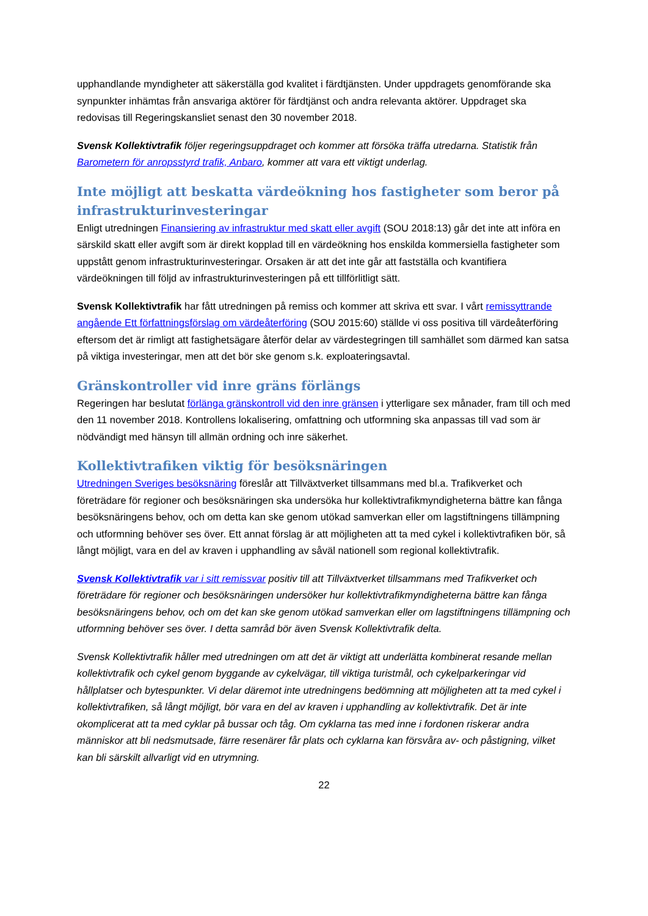upphandlande myndigheter att säkerställa god kvalitet i färdtjänsten. Under uppdragets genomförande ska synpunkter inhämtas från ansvariga aktörer för färdtjänst och andra relevanta aktörer. Uppdraget ska redovisas till Regeringskansliet senast den 30 november 2018.
Svensk Kollektivtrafik följer regeringsuppdraget och kommer att försöka träffa utredarna. Statistik från Barometern för anropsstyrd trafik, Anbaro, kommer att vara ett viktigt underlag.
Inte möjligt att beskatta värdeökning hos fastigheter som beror på infrastrukturinvesteringar
Enligt utredningen Finansiering av infrastruktur med skatt eller avgift (SOU 2018:13) går det inte att införa en särskild skatt eller avgift som är direkt kopplad till en värdeökning hos enskilda kommersiella fastigheter som uppstått genom infrastrukturinvesteringar. Orsaken är att det inte går att fastställa och kvantifiera värdeökningen till följd av infrastrukturinvesteringen på ett tillförlitligt sätt.
Svensk Kollektivtrafik har fått utredningen på remiss och kommer att skriva ett svar. I vårt remissyttrande angående Ett författningsförslag om värdeåterföring (SOU 2015:60) ställde vi oss positiva till värdeåterföring eftersom det är rimligt att fastighetsägare återför delar av värdestegringen till samhället som därmed kan satsa på viktiga investeringar, men att det bör ske genom s.k. exploateringsavtal.
Gränskontroller vid inre gräns förlängs
Regeringen har beslutat förlänga gränskontroll vid den inre gränsen i ytterligare sex månader, fram till och med den 11 november 2018. Kontrollens lokalisering, omfattning och utformning ska anpassas till vad som är nödvändigt med hänsyn till allmän ordning och inre säkerhet.
Kollektivtrafiken viktig för besöksnäringen
Utredningen Sveriges besöksnäring föreslår att Tillväxtverket tillsammans med bl.a. Trafikverket och företrädare för regioner och besöksnäringen ska undersöka hur kollektivtrafikmyndigheterna bättre kan fånga besöksnäringens behov, och om detta kan ske genom utökad samverkan eller om lagstiftningens tillämpning och utformning behöver ses över. Ett annat förslag är att möjligheten att ta med cykel i kollektivtrafiken bör, så långt möjligt, vara en del av kraven i upphandling av såväl nationell som regional kollektivtrafik.
Svensk Kollektivtrafik var i sitt remissvar positiv till att Tillväxtverket tillsammans med Trafikverket och företrädare för regioner och besöksnäringen undersöker hur kollektivtrafikmyndigheterna bättre kan fånga besöksnäringens behov, och om det kan ske genom utökad samverkan eller om lagstiftningens tillämpning och utformning behöver ses över. I detta samråd bör även Svensk Kollektivtrafik delta.
Svensk Kollektivtrafik håller med utredningen om att det är viktigt att underlätta kombinerat resande mellan kollektivtrafik och cykel genom byggande av cykelvägar, till viktiga turistmål, och cykelparkeringar vid hållplatser och bytespunkter. Vi delar däremot inte utredningens bedömning att möjligheten att ta med cykel i kollektivtrafiken, så långt möjligt, bör vara en del av kraven i upphandling av kollektivtrafik. Det är inte okomplicerat att ta med cyklar på bussar och tåg. Om cyklarna tas med inne i fordonen riskerar andra människor att bli nedsmutsade, färre resenärer får plats och cyklarna kan försvåra av- och påstigning, vilket kan bli särskilt allvarligt vid en utrymning.
22